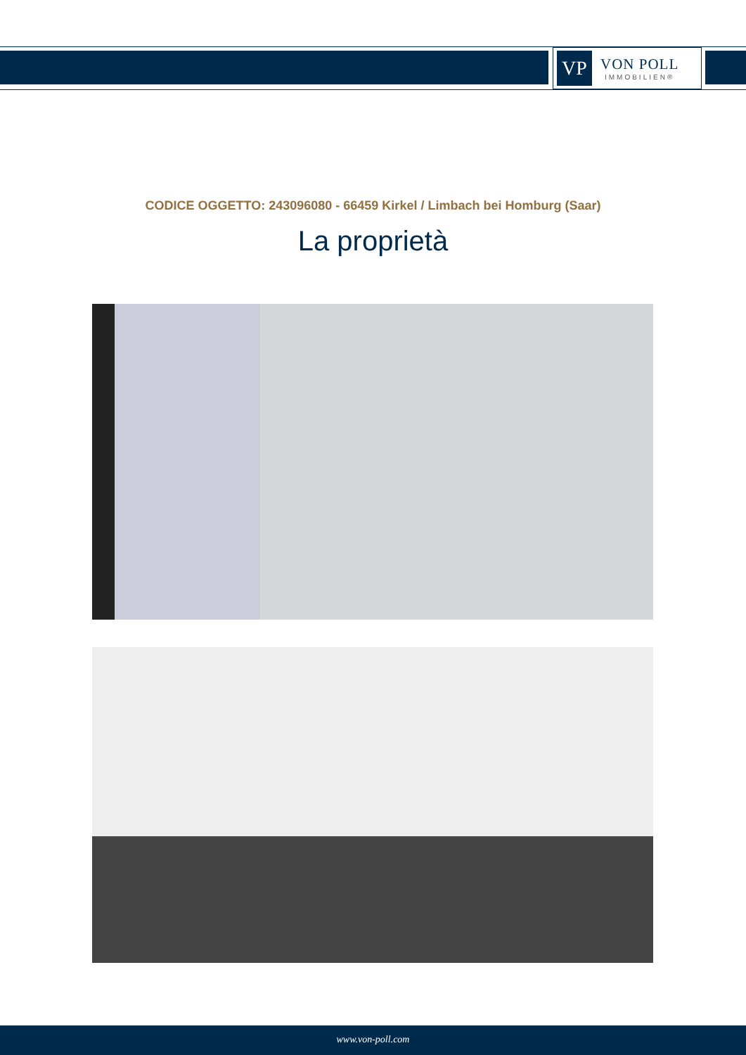VP
VON POLL
IMMOBILIEN®
CODICE OGGETTO: 243096080 - 66459 Kirkel / Limbach bei Homburg (Saar)
La proprietà
www.von-poll.com